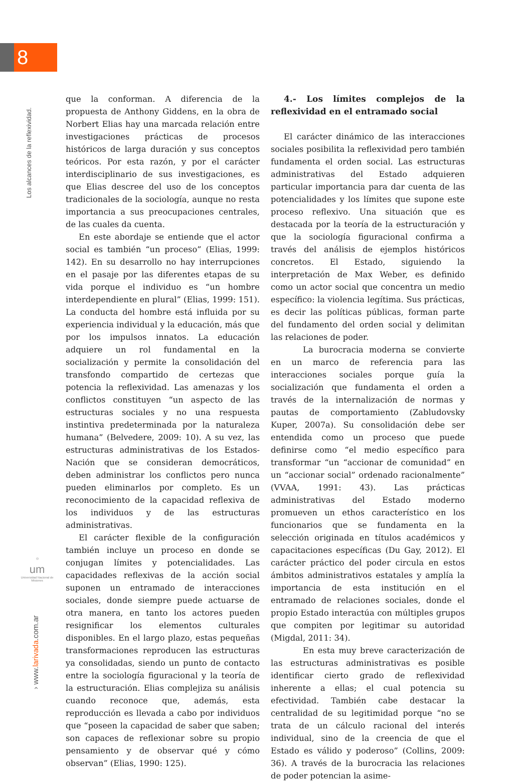8
Los alcances de la reflexividad.
◎
um
Universidad Nacional de Misiones
› www.larivada.com.ar
que la conforman. A diferencia de la propuesta de Anthony Giddens, en la obra de Norbert Elias hay una marcada relación entre investigaciones prácticas de procesos históricos de larga duración y sus conceptos teóricos. Por esta razón, y por el carácter interdisciplinario de sus investigaciones, es que Elias descree del uso de los conceptos tradicionales de la sociología, aunque no resta importancia a sus preocupaciones centrales, de las cuales da cuenta.
En este abordaje se entiende que el actor social es también “un proceso” (Elias, 1999: 142). En su desarrollo no hay interrupciones en el pasaje por las diferentes etapas de su vida porque el individuo es “un hombre interdependiente en plural” (Elias, 1999: 151). La conducta del hombre está influida por su experiencia individual y la educación, más que por los impulsos innatos. La educación adquiere un rol fundamental en la socialización y permite la consolidación del transfondo compartido de certezas que potencia la reflexividad. Las amenazas y los conflictos constituyen “un aspecto de las estructuras sociales y no una respuesta instintiva predeterminada por la naturaleza humana” (Belvedere, 2009: 10). A su vez, las estructuras administrativas de los Estados-Nación que se consideran democráticos, deben administrar los conflictos pero nunca pueden eliminarlos por completo. Es un reconocimiento de la capacidad reflexiva de los individuos y de las estructuras administrativas.
El carácter flexible de la configuración también incluye un proceso en donde se conjugan límites y potencialidades. Las capacidades reflexivas de la acción social suponen un entramado de interacciones sociales, donde siempre puede actuarse de otra manera, en tanto los actores pueden resignificar los elementos culturales disponibles. En el largo plazo, estas pequeñas transformaciones reproducen las estructuras ya consolidadas, siendo un punto de contacto entre la sociología figuracional y la teoría de la estructuración. Elias complejiza su análisis cuando reconoce que, además, esta reproducción es llevada a cabo por individuos que “poseen la capacidad de saber que saben; son capaces de reflexionar sobre su propio pensamiento y de observar qué y cómo observan” (Elias, 1990: 125).
4.- Los límites complejos de la reflexividad en el entramado social
El carácter dinámico de las interacciones sociales posibilita la reflexividad pero también fundamenta el orden social. Las estructuras administrativas del Estado adquieren particular importancia para dar cuenta de las potencialidades y los límites que supone este proceso reflexivo. Una situación que es destacada por la teoría de la estructuración y que la sociología figuracional confirma a través del análisis de ejemplos históricos concretos. El Estado, siguiendo la interpretación de Max Weber, es definido como un actor social que concentra un medio específico: la violencia legítima. Sus prácticas, es decir las políticas públicas, forman parte del fundamento del orden social y delimitan las relaciones de poder.
La burocracia moderna se convierte en un marco de referencia para las interacciones sociales porque guía la socialización que fundamenta el orden a través de la internalización de normas y pautas de comportamiento (Zabludovsky Kuper, 2007a). Su consolidación debe ser entendida como un proceso que puede definirse como “el medio específico para transformar “un “accionar de comunidad” en un “accionar social” ordenado racionalmente” (VVAA, 1991: 43). Las prácticas administrativas del Estado moderno promueven un ethos característico en los funcionarios que se fundamenta en la selección originada en títulos académicos y capacitaciones específicas (Du Gay, 2012). El carácter práctico del poder circula en estos ámbitos administrativos estatales y amplía la importancia de esta institución en el entramado de relaciones sociales, donde el propio Estado interactúa con múltiples grupos que compiten por legitimar su autoridad (Migdal, 2011: 34).
En esta muy breve caracterización de las estructuras administrativas es posible identificar cierto grado de reflexividad inherente a ellas; el cual potencia su efectividad. También cabe destacar la centralidad de su legitimidad porque “no se trata de un cálculo racional del interés individual, sino de la creencia de que el Estado es válido y poderoso” (Collins, 2009: 36). A través de la burocracia las relaciones de poder potencian la asime-